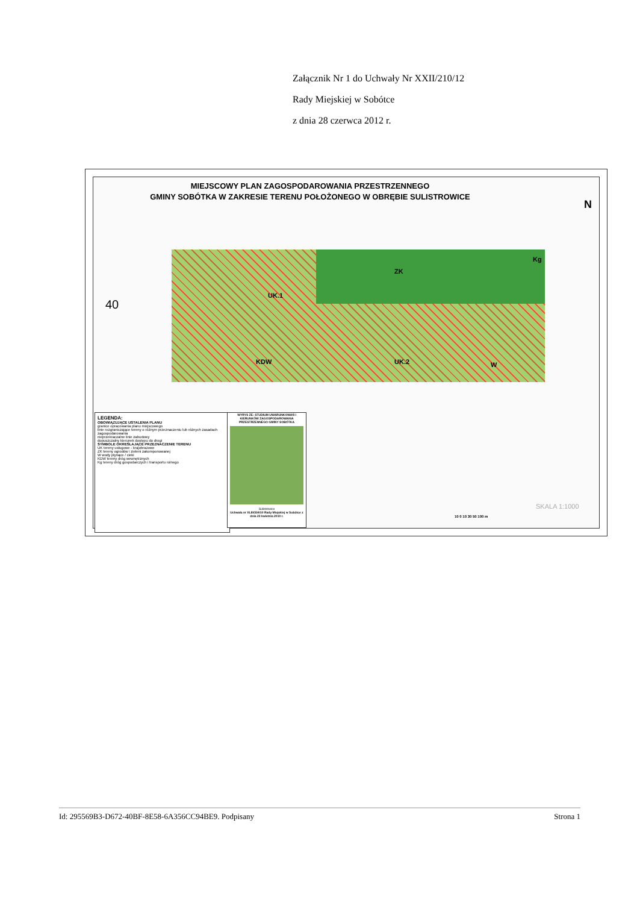Załącznik Nr 1 do Uchwały Nr XXII/210/12
Rady Miejskiej w Sobótce
z dnia 28 czerwca 2012 r.
MIEJSCOWY PLAN ZAGOSPODAROWANIA PRZESTRZENNEGO
GMINY SOBÓTKA W ZAKRESIE TERENU POŁOŻONEGO W OBRĘBIE SULISTROWICE
ZK
Kg
UK.1
UK.2
KDW W
N
40
LEGENDA:
OBOWIĄZUJĄCE USTALENIA PLANU
granice opracowania planu miejscowego
linie rozgraniczające tereny o różnym przeznaczeniu lub różnych zasadach zagospodarowania
nieprzekraczalne linie zabudowy
dopuszczalny kierunek dostępu do drogi
SYMBOLE OKREŚLAJĄCE PRZEZNACZENIE TERENU
UK tereny usługowe - krajobrazowe
ZK tereny ogrodów i zieleni zakomponowanej
W wody płynące / cieki
KDW tereny dróg wewnętrznych
Kg tereny dróg gospodarczych i transportu rolnego
WYRYS ZE: STUDIUM UWARUNKOWAŃ I KIERUNKÓW ZAGOSPODAROWANIA PRZESTRZENNEGO GMINY SOBÓTKA
Sulistrowice
Uchwała nr XLIII/334/10 Rady Miejskiej w Sobótce z dnia 23 kwietnia 2010 r.
SKALA 1:1000
10 0 10 30 50 100 m
Id: 295569B3-D672-40BF-8E58-6A356CC94BE9. Podpisany Strona 1